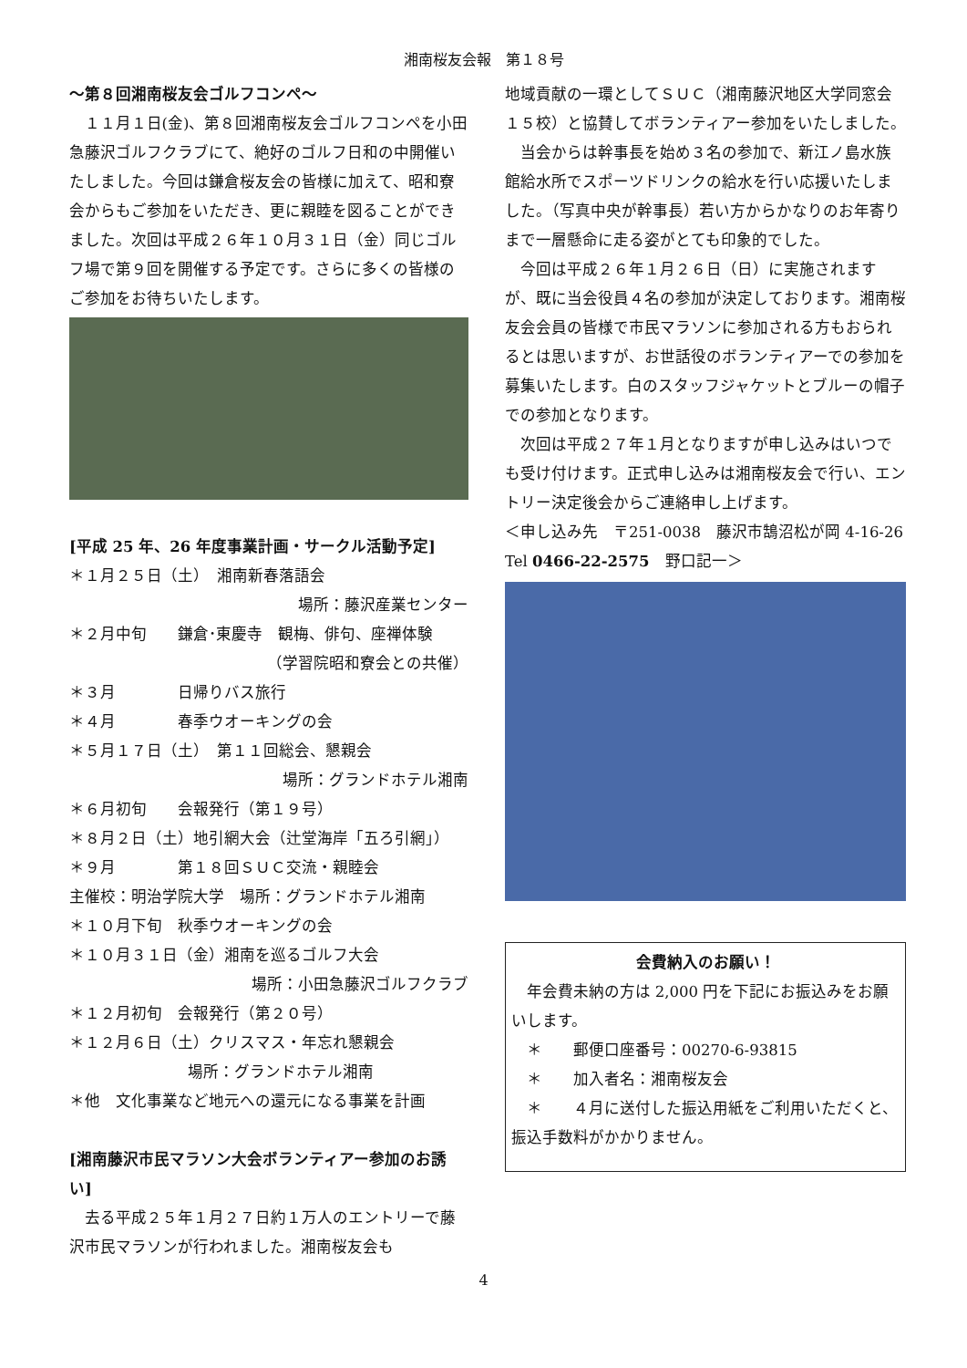湘南桜友会報　第１８号
～第８回湘南桜友会ゴルフコンペ～
１１月１日(金)、第８回湘南桜友会ゴルフコンペを小田急藤沢ゴルフクラブにて、絶好のゴルフ日和の中開催いたしました。今回は鎌倉桜友会の皆様に加えて、昭和寮会からもご参加をいただき、更に親睦を図ることができました。次回は平成２６年１０月３１日（金）同じゴルフ場で第９回を開催する予定です。さらに多くの皆様のご参加をお待ちいたします。
[平成 25 年、26 年度事業計画・サークル活動予定]
＊１月２５日（土）　湘南新春落語会
場所：藤沢産業センター
＊２月中旬　　鎌倉･東慶寺　観梅、俳句、座禅体験
（学習院昭和寮会との共催）
＊３月　　　　日帰りバス旅行
＊４月　　　　春季ウオーキングの会
＊５月１７日（土）　第１１回総会、懇親会
場所：グランドホテル湘南
＊６月初旬　　会報発行（第１９号）
＊８月２日（土）地引網大会（辻堂海岸「五ろ引網」）
＊９月　　　　第１８回ＳＵＣ交流・親睦会
主催校：明治学院大学　場所：グランドホテル湘南
＊１０月下旬　秋季ウオーキングの会
＊１０月３１日（金）湘南を巡るゴルフ大会
場所：小田急藤沢ゴルフクラブ
＊１２月初旬　会報発行（第２０号）
＊１２月６日（土）クリスマス・年忘れ懇親会
場所：グランドホテル湘南
＊他　文化事業など地元への還元になる事業を計画
[湘南藤沢市民マラソン大会ボランティアー参加のお誘い]
去る平成２５年１月２７日約１万人のエントリーで藤沢市民マラソンが行われました。湘南桜友会も
地域貢献の一環としてＳＵＣ（湘南藤沢地区大学同窓会１５校）と協賛してボランティアー参加をいたしました。
当会からは幹事長を始め３名の参加で、新江ノ島水族館給水所でスポーツドリンクの給水を行い応援いたしました。（写真中央が幹事長）若い方からかなりのお年寄りまで一層懸命に走る姿がとても印象的でした。
今回は平成２６年１月２６日（日）に実施されますが、既に当会役員４名の参加が決定しております。湘南桜友会会員の皆様で市民マラソンに参加される方もおられるとは思いますが、お世話役のボランティアーでの参加を募集いたします。白のスタッフジャケットとブルーの帽子での参加となります。
次回は平成２７年１月となりますが申し込みはいつでも受け付けます。正式申し込みは湘南桜友会で行い、エントリー決定後会からご連絡申し上げます。
＜申し込み先　〒251-0038　藤沢市鵠沼松が岡 4-16-26 Tel 0466-22-2575　野口記一＞
会費納入のお願い！
年会費未納の方は 2,000 円を下記にお振込みをお願いします。
　＊　　郵便口座番号：00270-6-93815
　＊　　加入者名：湘南桜友会
　＊　　４月に送付した振込用紙をご利用いただくと、振込手数料がかかりません。
4